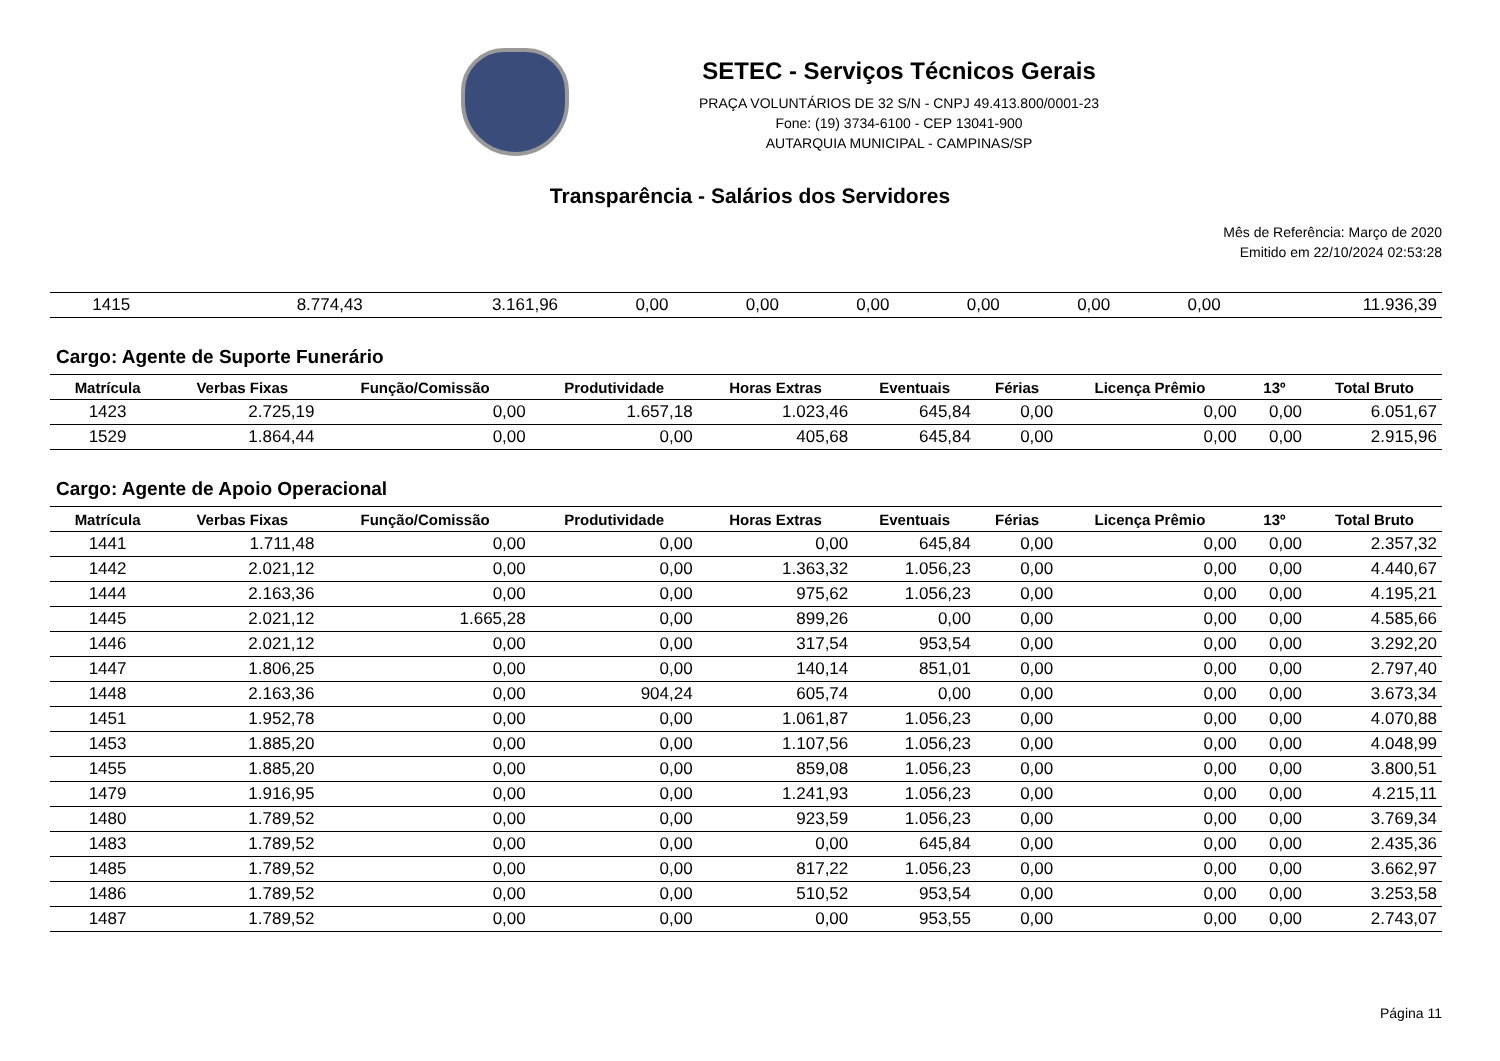SETEC - Serviços Técnicos Gerais
PRAÇA VOLUNTÁRIOS DE 32 S/N - CNPJ 49.413.800/0001-23
Fone: (19) 3734-6100 - CEP 13041-900
AUTARQUIA MUNICIPAL - CAMPINAS/SP
Transparência - Salários dos Servidores
Mês de Referência: Março de 2020
Emitido em 22/10/2024 02:53:28
| 1415 | 8.774,43 | 3.161,96 | 0,00 | 0,00 | 0,00 | 0,00 | 0,00 | 0,00 | 11.936,39 |
Cargo: Agente de Suporte Funerário
| Matrícula | Verbas Fixas | Função/Comissão | Produtividade | Horas Extras | Eventuais | Férias | Licença Prêmio | 13º | Total Bruto |
| --- | --- | --- | --- | --- | --- | --- | --- | --- | --- |
| 1423 | 2.725,19 | 0,00 | 1.657,18 | 1.023,46 | 645,84 | 0,00 | 0,00 | 0,00 | 6.051,67 |
| 1529 | 1.864,44 | 0,00 | 0,00 | 405,68 | 645,84 | 0,00 | 0,00 | 0,00 | 2.915,96 |
Cargo: Agente de Apoio Operacional
| Matrícula | Verbas Fixas | Função/Comissão | Produtividade | Horas Extras | Eventuais | Férias | Licença Prêmio | 13º | Total Bruto |
| --- | --- | --- | --- | --- | --- | --- | --- | --- | --- |
| 1441 | 1.711,48 | 0,00 | 0,00 | 0,00 | 645,84 | 0,00 | 0,00 | 0,00 | 2.357,32 |
| 1442 | 2.021,12 | 0,00 | 0,00 | 1.363,32 | 1.056,23 | 0,00 | 0,00 | 0,00 | 4.440,67 |
| 1444 | 2.163,36 | 0,00 | 0,00 | 975,62 | 1.056,23 | 0,00 | 0,00 | 0,00 | 4.195,21 |
| 1445 | 2.021,12 | 1.665,28 | 0,00 | 899,26 | 0,00 | 0,00 | 0,00 | 0,00 | 4.585,66 |
| 1446 | 2.021,12 | 0,00 | 0,00 | 317,54 | 953,54 | 0,00 | 0,00 | 0,00 | 3.292,20 |
| 1447 | 1.806,25 | 0,00 | 0,00 | 140,14 | 851,01 | 0,00 | 0,00 | 0,00 | 2.797,40 |
| 1448 | 2.163,36 | 0,00 | 904,24 | 605,74 | 0,00 | 0,00 | 0,00 | 0,00 | 3.673,34 |
| 1451 | 1.952,78 | 0,00 | 0,00 | 1.061,87 | 1.056,23 | 0,00 | 0,00 | 0,00 | 4.070,88 |
| 1453 | 1.885,20 | 0,00 | 0,00 | 1.107,56 | 1.056,23 | 0,00 | 0,00 | 0,00 | 4.048,99 |
| 1455 | 1.885,20 | 0,00 | 0,00 | 859,08 | 1.056,23 | 0,00 | 0,00 | 0,00 | 3.800,51 |
| 1479 | 1.916,95 | 0,00 | 0,00 | 1.241,93 | 1.056,23 | 0,00 | 0,00 | 0,00 | 4.215,11 |
| 1480 | 1.789,52 | 0,00 | 0,00 | 923,59 | 1.056,23 | 0,00 | 0,00 | 0,00 | 3.769,34 |
| 1483 | 1.789,52 | 0,00 | 0,00 | 0,00 | 645,84 | 0,00 | 0,00 | 0,00 | 2.435,36 |
| 1485 | 1.789,52 | 0,00 | 0,00 | 817,22 | 1.056,23 | 0,00 | 0,00 | 0,00 | 3.662,97 |
| 1486 | 1.789,52 | 0,00 | 0,00 | 510,52 | 953,54 | 0,00 | 0,00 | 0,00 | 3.253,58 |
| 1487 | 1.789,52 | 0,00 | 0,00 | 0,00 | 953,55 | 0,00 | 0,00 | 0,00 | 2.743,07 |
Página 11